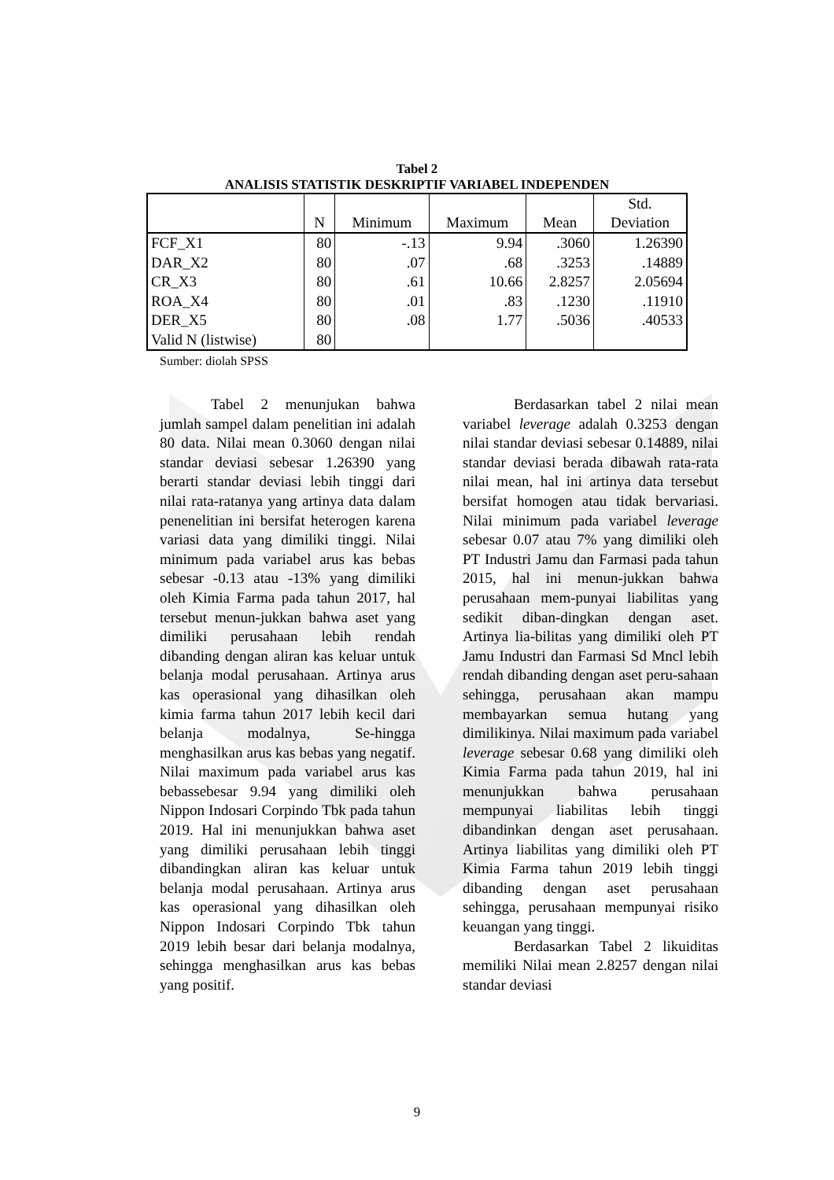Tabel 2
ANALISIS STATISTIK DESKRIPTIF VARIABEL INDEPENDEN
| | N | Minimum | Maximum | Mean | Std. Deviation |
| --- | --- | --- | --- | --- | --- |
| FCF_X1 | 80 | -.13 | 9.94 | .3060 | 1.26390 |
| DAR_X2 | 80 | .07 | .68 | .3253 | .14889 |
| CR_X3 | 80 | .61 | 10.66 | 2.8257 | 2.05694 |
| ROA_X4 | 80 | .01 | .83 | .1230 | .11910 |
| DER_X5 | 80 | .08 | 1.77 | .5036 | .40533 |
| Valid N (listwise) | 80 | | | | |
Sumber: diolah SPSS
Tabel 2 menunjukan bahwa jumlah sampel dalam penelitian ini adalah 80 data. Nilai mean 0.3060 dengan nilai standar deviasi sebesar 1.26390 yang berarti standar deviasi lebih tinggi dari nilai rata-ratanya yang artinya data dalam penenelitian ini bersifat heterogen karena variasi data yang dimiliki tinggi. Nilai minimum pada variabel arus kas bebas sebesar -0.13 atau -13% yang dimiliki oleh Kimia Farma pada tahun 2017, hal tersebut menun-jukkan bahwa aset yang dimiliki perusahaan lebih rendah dibanding dengan aliran kas keluar untuk belanja modal perusahaan. Artinya arus kas operasional yang dihasilkan oleh kimia farma tahun 2017 lebih kecil dari belanja modalnya, Se-hingga menghasilkan arus kas bebas yang negatif. Nilai maximum pada variabel arus kas bebassebesar 9.94 yang dimiliki oleh Nippon Indosari Corpindo Tbk pada tahun 2019. Hal ini menunjukkan bahwa aset yang dimiliki perusahaan lebih tinggi dibandingkan aliran kas keluar untuk belanja modal perusahaan. Artinya arus kas operasional yang dihasilkan oleh Nippon Indosari Corpindo Tbk tahun 2019 lebih besar dari belanja modalnya, sehingga menghasilkan arus kas bebas yang positif.
Berdasarkan tabel 2 nilai mean variabel leverage adalah 0.3253 dengan nilai standar deviasi sebesar 0.14889, nilai standar deviasi berada dibawah rata-rata nilai mean, hal ini artinya data tersebut bersifat homogen atau tidak bervariasi. Nilai minimum pada variabel leverage sebesar 0.07 atau 7% yang dimiliki oleh PT Industri Jamu dan Farmasi pada tahun 2015, hal ini menun-jukkan bahwa perusahaan mem-punyai liabilitas yang sedikit diban-dingkan dengan aset. Artinya lia-bilitas yang dimiliki oleh PT Jamu Industri dan Farmasi Sd Mncl lebih rendah dibanding dengan aset peru-sahaan sehingga, perusahaan akan mampu membayarkan semua hutang yang dimilikinya. Nilai maximum pada variabel leverage sebesar 0.68 yang dimiliki oleh Kimia Farma pada tahun 2019, hal ini menunjukkan bahwa perusahaan mempunyai liabilitas lebih tinggi dibandinkan dengan aset perusahaan. Artinya liabilitas yang dimiliki oleh PT Kimia Farma tahun 2019 lebih tinggi dibanding dengan aset perusahaan sehingga, perusahaan mempunyai risiko keuangan yang tinggi.
Berdasarkan Tabel 2 likuiditas memiliki Nilai mean 2.8257 dengan nilai standar deviasi
9